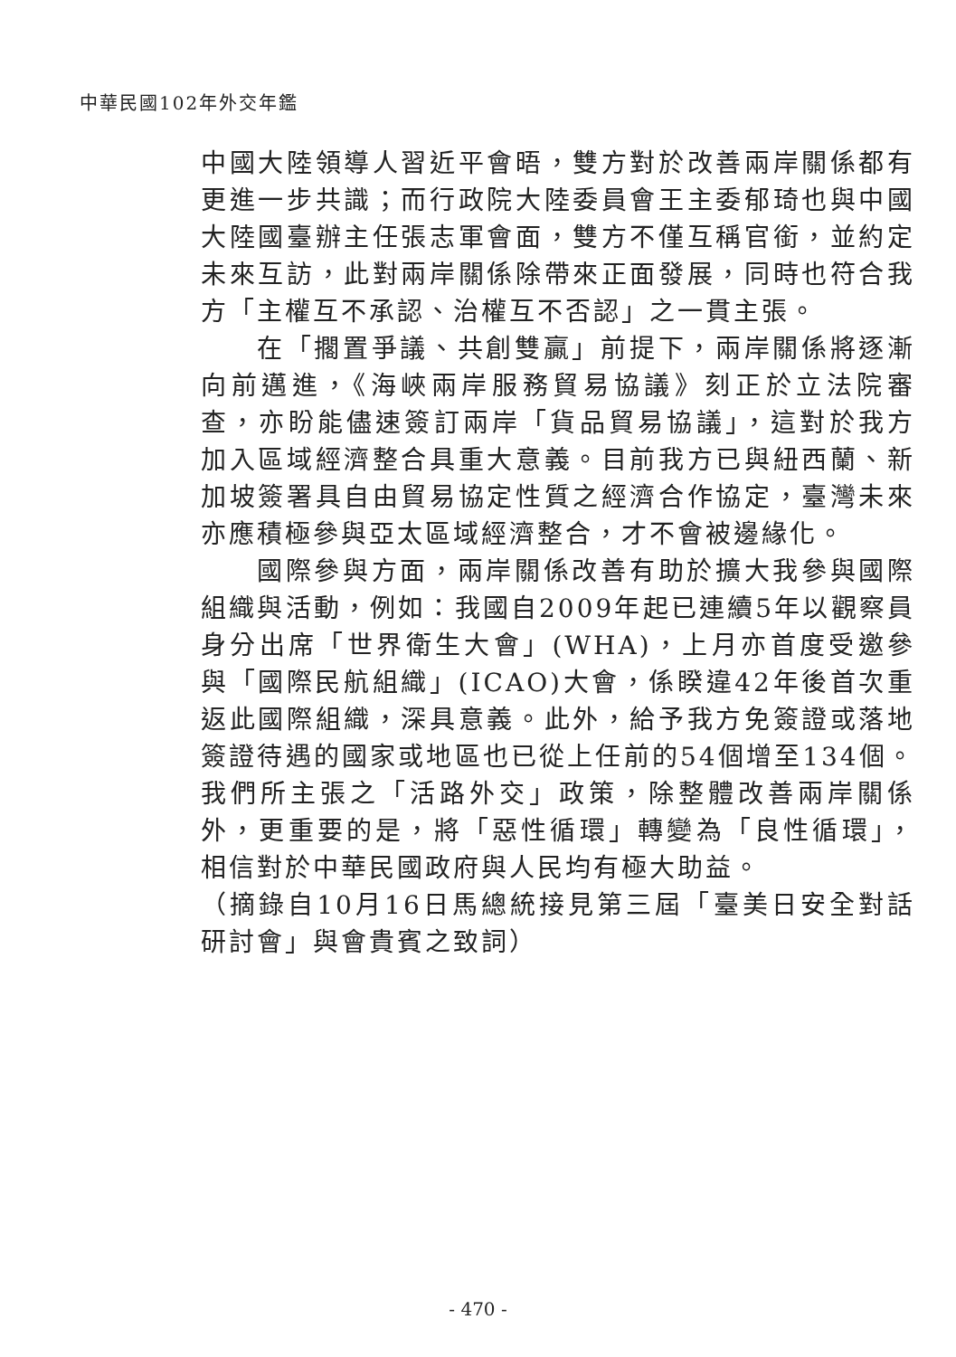中華民國102年外交年鑑
中國大陸領導人習近平會晤，雙方對於改善兩岸關係都有更進一步共識；而行政院大陸委員會王主委郁琦也與中國大陸國臺辦主任張志軍會面，雙方不僅互稱官銜，並約定未來互訪，此對兩岸關係除帶來正面發展，同時也符合我方「主權互不承認、治權互不否認」之一貫主張。
在「擱置爭議、共創雙贏」前提下，兩岸關係將逐漸向前邁進，《海峽兩岸服務貿易協議》刻正於立法院審查，亦盼能儘速簽訂兩岸「貨品貿易協議」，這對於我方加入區域經濟整合具重大意義。目前我方已與紐西蘭、新加坡簽署具自由貿易協定性質之經濟合作協定，臺灣未來亦應積極參與亞太區域經濟整合，才不會被邊緣化。
國際參與方面，兩岸關係改善有助於擴大我參與國際組織與活動，例如：我國自2009年起已連續5年以觀察員身分出席「世界衛生大會」(WHA)，上月亦首度受邀參與「國際民航組織」(ICAO)大會，係睽違42年後首次重返此國際組織，深具意義。此外，給予我方免簽證或落地簽證待遇的國家或地區也已從上任前的54個增至134個。我們所主張之「活路外交」政策，除整體改善兩岸關係外，更重要的是，將「惡性循環」轉變為「良性循環」，相信對於中華民國政府與人民均有極大助益。
（摘錄自10月16日馬總統接見第三屆「臺美日安全對話研討會」與會貴賓之致詞）
- 470 -